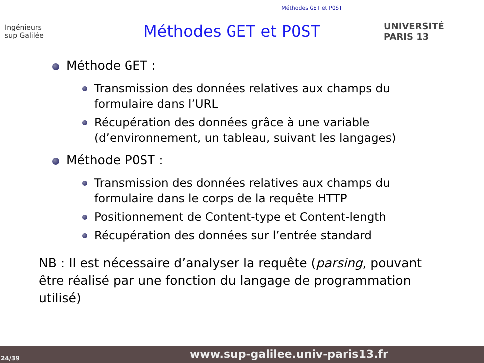Méthodes GET et POST
Ingénieurs
sup Galilée
Méthodes GET et POST
UNIVERSITÉ PARIS 13
Méthode GET :
Transmission des données relatives aux champs du formulaire dans l’URL
Récupération des données grâce à une variable (d’environnement, un tableau, suivant les langages)
Méthode POST :
Transmission des données relatives aux champs du formulaire dans le corps de la requête HTTP
Positionnement de Content-type et Content-length
Récupération des données sur l’entrée standard
NB : Il est nécessaire d’analyser la requête (parsing, pouvant être réalisé par une fonction du langage de programmation utilisé)
24/39
www.sup-galilee.univ-paris13.fr